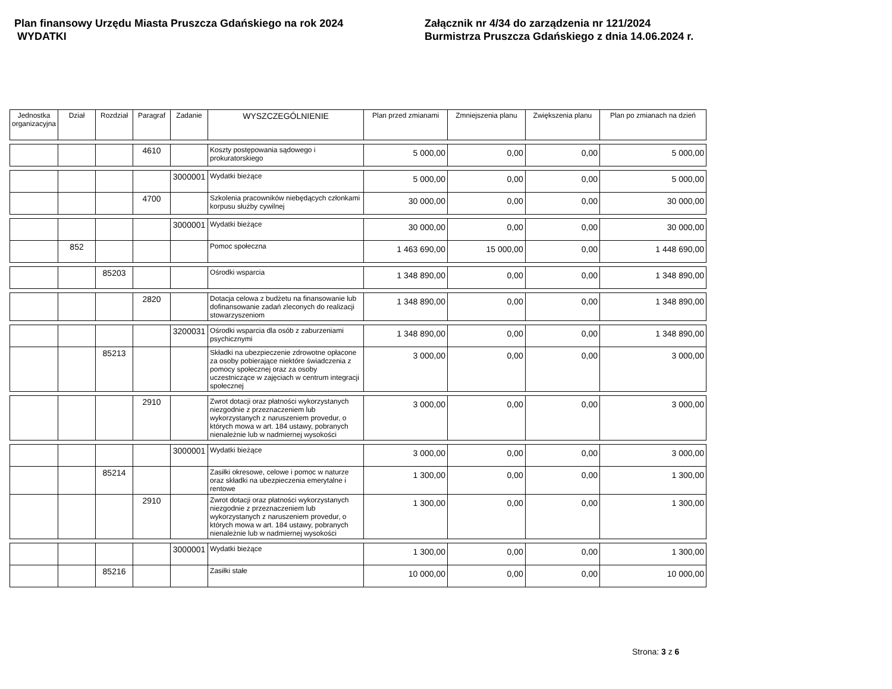Plan finansowy Urzędu Miasta Pruszcza Gdańskiego na rok 2024
WYDATKI
Załącznik nr 4/34 do zarządzenia nr 121/2024
Burmistrza Pruszcza Gdańskiego z dnia 14.06.2024 r.
| Jednostka organizacyjna | Dział | Rozdział | Paragraf | Zadanie | WYSZCZEGÓLNIENIE | Plan przed zmianami | Zmniejszenia planu | Zwiększenia planu | Plan po zmianach na dzień |
| --- | --- | --- | --- | --- | --- | --- | --- | --- | --- |
| | | | 4610 | | Koszty postępowania sądowego i prokuratorskiego | 5 000,00 | 0,00 | 0,00 | 5 000,00 |
| | | | | 3000001 | Wydatki bieżące | 5 000,00 | 0,00 | 0,00 | 5 000,00 |
| | | | 4700 | | Szkolenia pracowników niebędących członkami korpusu służby cywilnej | 30 000,00 | 0,00 | 0,00 | 30 000,00 |
| | | | | 3000001 | Wydatki bieżące | 30 000,00 | 0,00 | 0,00 | 30 000,00 |
| | 852 | | | | Pomoc społeczna | 1 463 690,00 | 15 000,00 | 0,00 | 1 448 690,00 |
| | | 85203 | | | Ośrodki wsparcia | 1 348 890,00 | 0,00 | 0,00 | 1 348 890,00 |
| | | | 2820 | | Dotacja celowa z budżetu na finansowanie lub dofinansowanie zadań zleconych do realizacji stowarzyszeniom | 1 348 890,00 | 0,00 | 0,00 | 1 348 890,00 |
| | | | | 3200031 | Ośrodki wsparcia dla osób z zaburzeniami psychicznymi | 1 348 890,00 | 0,00 | 0,00 | 1 348 890,00 |
| | | 85213 | | | Składki na ubezpieczenie zdrowotne opłacone za osoby pobierające niektóre świadczenia z pomocy społecznej oraz za osoby uczestniczące w zajęciach w centrum integracji społecznej | 3 000,00 | 0,00 | 0,00 | 3 000,00 |
| | | | 2910 | | Zwrot dotacji oraz płatności wykorzystanych niezgodnie z przeznaczeniem lub wykorzystanych z naruszeniem provedur, o których mowa w art. 184 ustawy, pobranych nienależnie lub w nadmiernej wysokości | 3 000,00 | 0,00 | 0,00 | 3 000,00 |
| | | | | 3000001 | Wydatki bieżące | 3 000,00 | 0,00 | 0,00 | 3 000,00 |
| | | 85214 | | | Zasiłki okresowe, celowe i pomoc w naturze oraz składki na ubezpieczenia emerytalne i rentowe | 1 300,00 | 0,00 | 0,00 | 1 300,00 |
| | | | 2910 | | Zwrot dotacji oraz płatności wykorzystanych niezgodnie z przeznaczeniem lub wykorzystanych z naruszeniem provedur, o których mowa w art. 184 ustawy, pobranych nienależnie lub w nadmiernej wysokości | 1 300,00 | 0,00 | 0,00 | 1 300,00 |
| | | | | 3000001 | Wydatki bieżące | 1 300,00 | 0,00 | 0,00 | 1 300,00 |
| | | 85216 | | | Zasiłki stałe | 10 000,00 | 0,00 | 0,00 | 10 000,00 |
Strona: 3 z 6